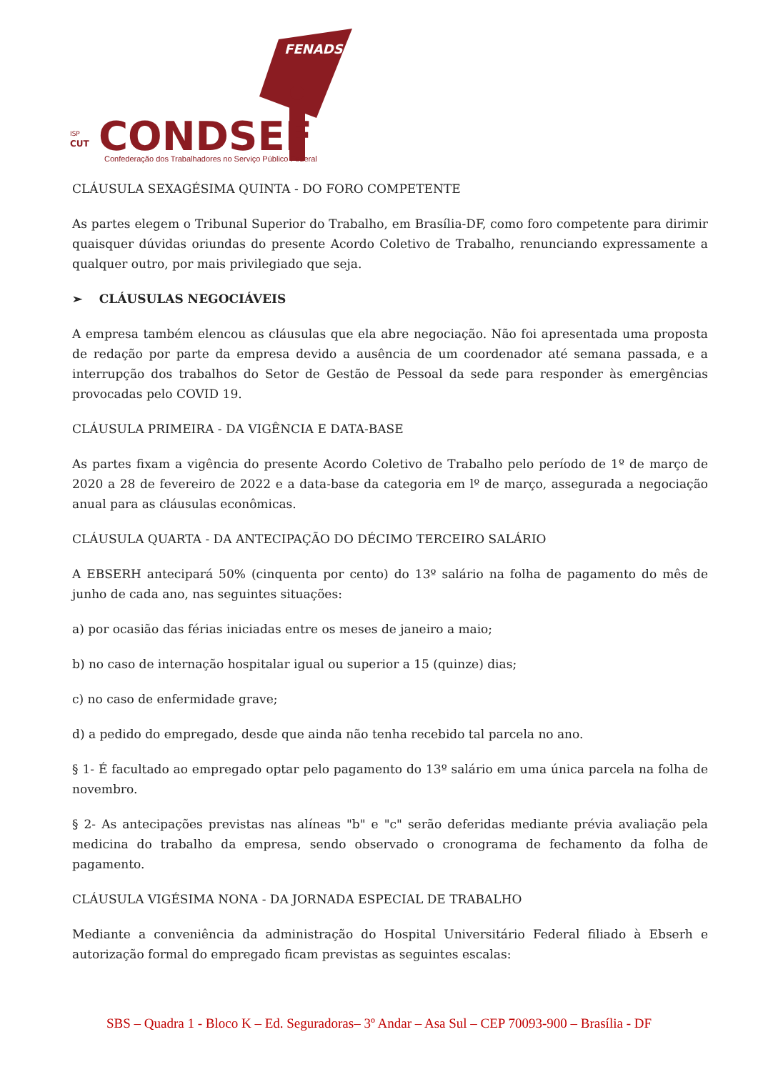FENADSEF
ISP
CUT
CONDSEF
Confederação dos Trabalhadores no Serviço Público Federal
CLÁUSULA SEXAGÉSIMA QUINTA - DO FORO COMPETENTE
As partes elegem o Tribunal Superior do Trabalho, em Brasília-DF, como foro competente para dirimir quaisquer dúvidas oriundas do presente Acordo Coletivo de Trabalho, renunciando expressamente a qualquer outro, por mais privilegiado que seja.
➢ CLÁUSULAS NEGOCIÁVEIS
A empresa também elencou as cláusulas que ela abre negociação. Não foi apresentada uma proposta de redação por parte da empresa devido a ausência de um coordenador até semana passada, e a interrupção dos trabalhos do Setor de Gestão de Pessoal da sede para responder às emergências provocadas pelo COVID 19.
CLÁUSULA PRIMEIRA - DA VIGÊNCIA E DATA-BASE
As partes fixam a vigência do presente Acordo Coletivo de Trabalho pelo período de 1º de março de 2020 a 28 de fevereiro de 2022 e a data-base da categoria em lº de março, assegurada a negociação anual para as cláusulas econômicas.
CLÁUSULA QUARTA - DA ANTECIPAÇÃO DO DÉCIMO TERCEIRO SALÁRIO
A EBSERH antecipará 50% (cinquenta por cento) do 13º salário na folha de pagamento do mês de junho de cada ano, nas seguintes situações:
a) por ocasião das férias iniciadas entre os meses de janeiro a maio;
b) no caso de internação hospitalar igual ou superior a 15 (quinze) dias;
c) no caso de enfermidade grave;
d) a pedido do empregado, desde que ainda não tenha recebido tal parcela no ano.
§ 1- É facultado ao empregado optar pelo pagamento do 13º salário em uma única parcela na folha de novembro.
§ 2- As antecipações previstas nas alíneas "b" e "c" serão deferidas mediante prévia avaliação pela medicina do trabalho da empresa, sendo observado o cronograma de fechamento da folha de pagamento.
CLÁUSULA VIGÉSIMA NONA - DA JORNADA ESPECIAL DE TRABALHO
Mediante a conveniência da administração do Hospital Universitário Federal filiado à Ebserh e autorização formal do empregado ficam previstas as seguintes escalas:
SBS – Quadra 1 - Bloco K – Ed. Seguradoras– 3º Andar – Asa Sul – CEP 70093-900 – Brasília - DF